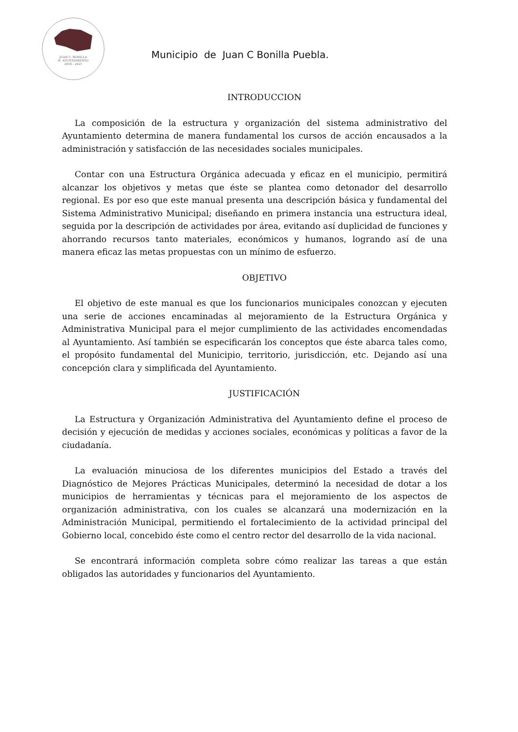JUAN C. BONILLA
H. AYUNTAMIENTO
2018 - 2021
Municipio de Juan C Bonilla Puebla.
INTRODUCCION
La composición de la estructura y organización del sistema administrativo del Ayuntamiento determina de manera fundamental los cursos de acción encausados a la administración y satisfacción de las necesidades sociales municipales.
Contar con una Estructura Orgánica adecuada y eficaz en el municipio, permitirá alcanzar los objetivos y metas que éste se plantea como detonador del desarrollo regional. Es por eso que este manual presenta una descripción básica y fundamental del Sistema Administrativo Municipal; diseñando en primera instancia una estructura ideal, seguida por la descripción de actividades por área, evitando así duplicidad de funciones y ahorrando recursos tanto materiales, económicos y humanos, logrando así de una manera eficaz las metas propuestas con un mínimo de esfuerzo.
OBJETIVO
El objetivo de este manual es que los funcionarios municipales conozcan y ejecuten una serie de acciones encaminadas al mejoramiento de la Estructura Orgánica y Administrativa Municipal para el mejor cumplimiento de las actividades encomendadas al Ayuntamiento. Así también se especificarán los conceptos que éste abarca tales como, el propósito fundamental del Municipio, territorio, jurisdicción, etc. Dejando así una concepción clara y simplificada del Ayuntamiento.
JUSTIFICACIÓN
La Estructura y Organización Administrativa del Ayuntamiento define el proceso de decisión y ejecución de medidas y acciones sociales, económicas y políticas a favor de la ciudadanía.
La evaluación minuciosa de los diferentes municipios del Estado a través del Diagnóstico de Mejores Prácticas Municipales, determinó la necesidad de dotar a los municipios de herramientas y técnicas para el mejoramiento de los aspectos de organización administrativa, con los cuales se alcanzará una modernización en la Administración Municipal, permitiendo el fortalecimiento de la actividad principal del Gobierno local, concebido éste como el centro rector del desarrollo de la vida nacional.
Se encontrará información completa sobre cómo realizar las tareas a que están obligados las autoridades y funcionarios del Ayuntamiento.